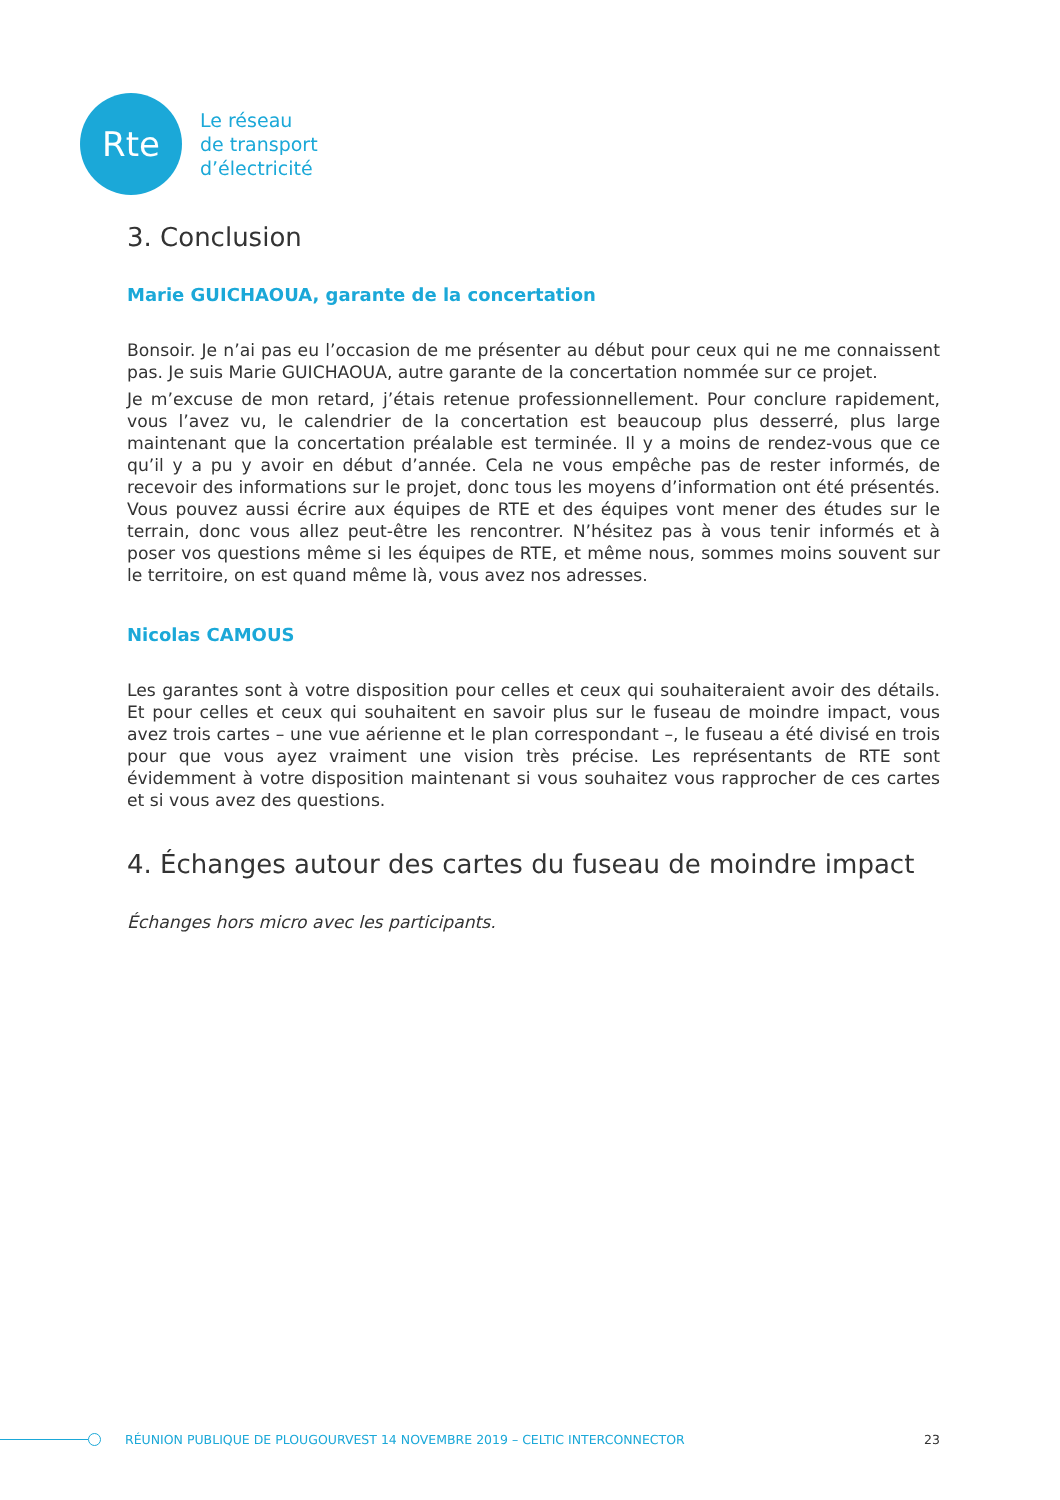Rte
Le réseau
de transport
d’électricité
3. Conclusion
Marie GUICHAOUA, garante de la concertation
Bonsoir. Je n’ai pas eu l’occasion de me présenter au début pour ceux qui ne me connaissent pas. Je suis Marie GUICHAOUA, autre garante de la concertation nommée sur ce projet.
Je m’excuse de mon retard, j’étais retenue professionnellement. Pour conclure rapidement, vous l’avez vu, le calendrier de la concertation est beaucoup plus desserré, plus large maintenant que la concertation préalable est terminée. Il y a moins de rendez-vous que ce qu’il y a pu y avoir en début d’année. Cela ne vous empêche pas de rester informés, de recevoir des informations sur le projet, donc tous les moyens d’information ont été présentés. Vous pouvez aussi écrire aux équipes de RTE et des équipes vont mener des études sur le terrain, donc vous allez peut-être les rencontrer. N’hésitez pas à vous tenir informés et à poser vos questions même si les équipes de RTE, et même nous, sommes moins souvent sur le territoire, on est quand même là, vous avez nos adresses.
Nicolas CAMOUS
Les garantes sont à votre disposition pour celles et ceux qui souhaiteraient avoir des détails. Et pour celles et ceux qui souhaitent en savoir plus sur le fuseau de moindre impact, vous avez trois cartes – une vue aérienne et le plan correspondant –, le fuseau a été divisé en trois pour que vous ayez vraiment une vision très précise. Les représentants de RTE sont évidemment à votre disposition maintenant si vous souhaitez vous rapprocher de ces cartes et si vous avez des questions.
4. Échanges autour des cartes du fuseau de moindre impact
Échanges hors micro avec les participants.
RÉUNION PUBLIQUE DE PLOUGOURVEST 14 NOVEMBRE 2019 – CELTIC INTERCONNECTOR 23